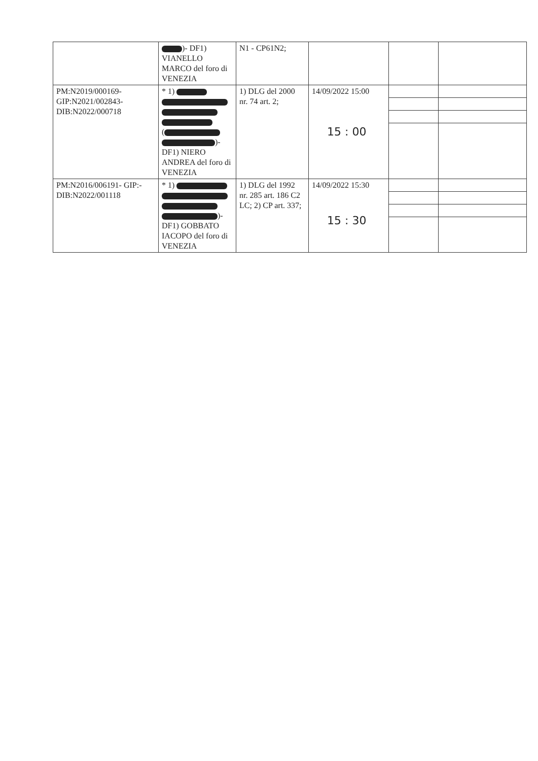| | )- DF1) VIANELLO MARCO del foro di VENEZIA | N1 - CP61N2; | | | |
| PM:N2019/000169- GIP:N2021/002843- DIB:N2022/000718 | * 1) ( )- DF1) NIERO ANDREA del foro di VENEZIA | 1) DLG del 2000 nr. 74 art. 2; | 14/09/2022 15:00 15 : 00 | | |
| PM:N2016/006191- GIP:- DIB:N2022/001118 | * 1) )- DF1) GOBBATO IACOPO del foro di VENEZIA | 1) DLG del 1992 nr. 285 art. 186 C2 LC; 2) CP art. 337; | 14/09/2022 15:30 15 : 30 | | |